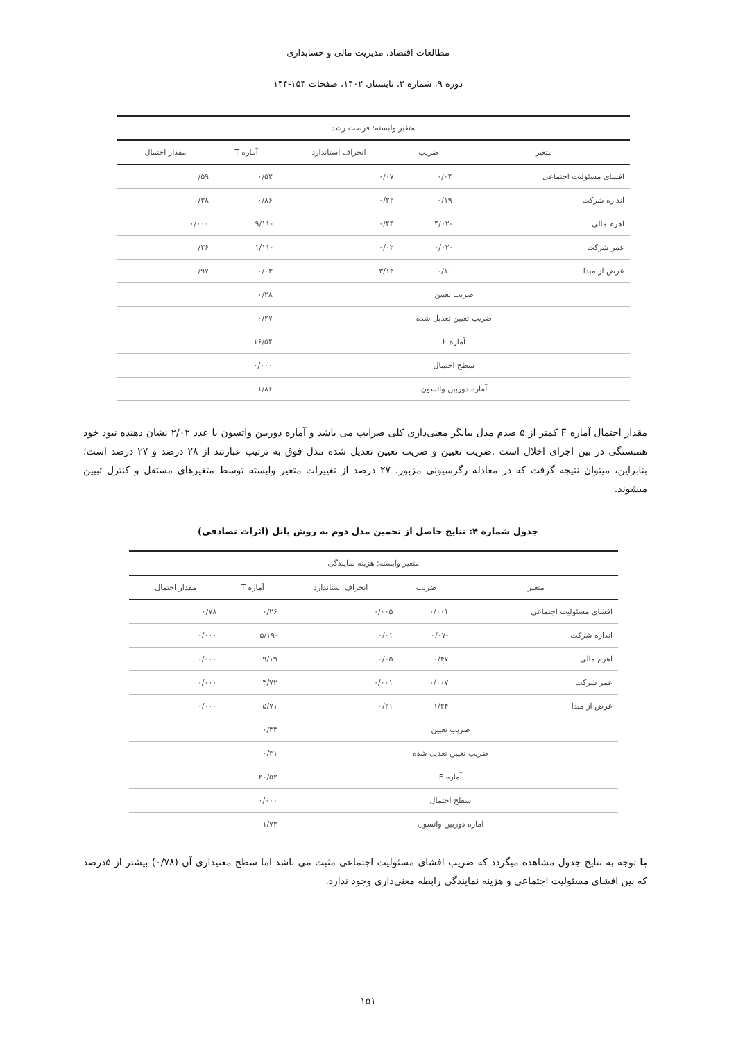مطالعات اقتصاد، مدیریت مالی و حسابداری
دوره ۹، شماره ۲، تابستان ۱۴۰۲، صفحات ۱۵۴-۱۴۴
| متغیر وابسته: فرصت رشد | | | | |
| --- | --- | --- | --- | --- |
| متغیر | ضریب | انحراف استاندارد | آماره T | مقدار احتمال |
| افشای مسئولیت اجتماعی | ۰/۰۴ | ۰/۰۷ | ۰/۵۲ | ۰/۵۹ |
| اندازه شرکت | ۰/۱۹ | ۰/۲۲ | ۰/۸۶ | ۰/۳۸ |
| اهرم مالی | -۴/۰۲ | ۰/۴۴ | -۹/۱۱ | ۰/۰۰۰ |
| عمر شرکت | -۰/۰۲ | ۰/۰۲ | -۱/۱۱ | ۰/۲۶ |
| عرض از مبدا | ۰/۱۰ | ۳/۱۴ | ۰/۰۳ | ۰/۹۷ |
| ضریب تعیین | | | ۰/۲۸ | |
| ضریب تعیین تعدیل شده | | | ۰/۲۷ | |
| آماره F | | | ۱۶/۵۴ | |
| سطح احتمال | | | ۰/۰۰۰ | |
| آماره دوربین واتسون | | | ۱/۸۶ | |
مقدار احتمال آماره F کمتر از ۵ صدم مدل بیانگر معنی‌داری کلی ضرایب می باشد و آماره دوربین واتسون با عدد ۲/۰۲ نشان دهنده نبود خود همبستگی در بین اجزای اخلال است .ضریب تعیین و ضریب تعیین تعدیل شده مدل فوق به ترتیب عبارتند از ۲۸ درصد و ۲۷ درصد است؛ بنابراین، میتوان نتیجه گرفت که در معادله رگرسیونی مزبور، ۲۷ درصد از تغییرات متغیر وابسته توسط متغیرهای مستقل و کنترل تبیین میشوند.
جدول شماره ۴: نتایج حاصل از تخمین مدل دوم به روش پانل (اثرات تصادفی)
| متغیر وابسته: هزینه نمایندگی | | | | |
| --- | --- | --- | --- | --- |
| متغیر | ضریب | انحراف استاندارد | آماره T | مقدار احتمال |
| افشای مسئولیت اجتماعی | ۰/۰۰۱ | ۰/۰۰۵ | ۰/۲۶ | ۰/۷۸ |
| اندازه شرکت | -۰/۰۷ | ۰/۰۱ | -۵/۱۹ | ۰/۰۰۰ |
| اهرم مالی | ۰/۴۷ | ۰/۰۵ | ۹/۱۹ | ۰/۰۰۰ |
| عمر شرکت | ۰/۰۰۷ | ۰/۰۰۱ | ۳/۷۲ | ۰/۰۰۰ |
| عرض از مبدا | ۱/۲۴ | ۰/۲۱ | ۵/۷۱ | ۰/۰۰۰ |
| ضریب تعیین | | | ۰/۳۳ | |
| ضریب تعیین تعدیل شده | | | ۰/۳۱ | |
| آماره F | | | ۲۰/۵۲ | |
| سطح احتمال | | | ۰/۰۰۰ | |
| آماره دوربین واتسون | | | ۱/۷۳ | |
با توجه به نتایج جدول مشاهده میگردد که ضریب افشای مسئولیت اجتماعی مثبت می باشد اما سطح معنیداری آن (۰/۷۸) بیشتر از ۵درصد که بین افشای مسئولیت اجتماعی و هزینه نمایندگی رابطه معنی‌داری وجود ندارد.
۱۵۱